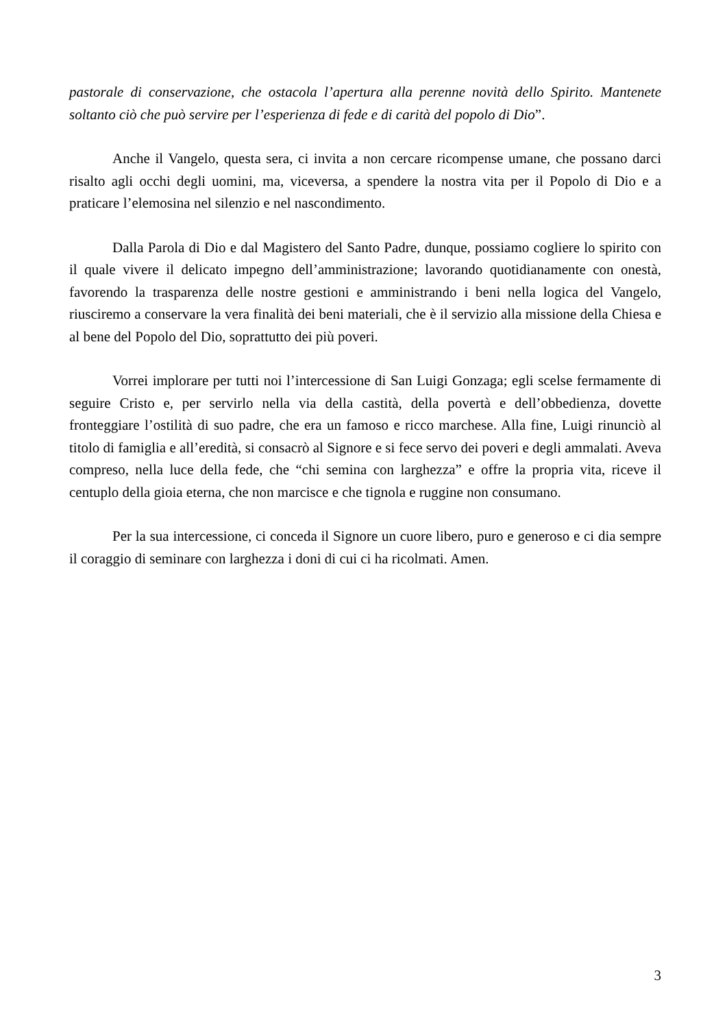pastorale di conservazione, che ostacola l’apertura alla perenne novità dello Spirito. Mantenete soltanto ciò che può servire per l’esperienza di fede e di carità del popolo di Dio”.
Anche il Vangelo, questa sera, ci invita a non cercare ricompense umane, che possano darci risalto agli occhi degli uomini, ma, viceversa, a spendere la nostra vita per il Popolo di Dio e a praticare l’elemosina nel silenzio e nel nascondimento.
Dalla Parola di Dio e dal Magistero del Santo Padre, dunque, possiamo cogliere lo spirito con il quale vivere il delicato impegno dell’amministrazione; lavorando quotidianamente con onestà, favorendo la trasparenza delle nostre gestioni e amministrando i beni nella logica del Vangelo, riusciremo a conservare la vera finalità dei beni materiali, che è il servizio alla missione della Chiesa e al bene del Popolo del Dio, soprattutto dei più poveri.
Vorrei implorare per tutti noi l’intercessione di San Luigi Gonzaga; egli scelse fermamente di seguire Cristo e, per servirlo nella via della castità, della povertà e dell’obbedienza, dovette fronteggiare l’ostilità di suo padre, che era un famoso e ricco marchese. Alla fine, Luigi rinunciò al titolo di famiglia e all’eredità, si consacrò al Signore e si fece servo dei poveri e degli ammalati. Aveva compreso, nella luce della fede, che “chi semina con larghezza” e offre la propria vita, riceve il centuplo della gioia eterna, che non marcisce e che tignola e ruggine non consumano.
Per la sua intercessione, ci conceda il Signore un cuore libero, puro e generoso e ci dia sempre il coraggio di seminare con larghezza i doni di cui ci ha ricolmati. Amen.
3